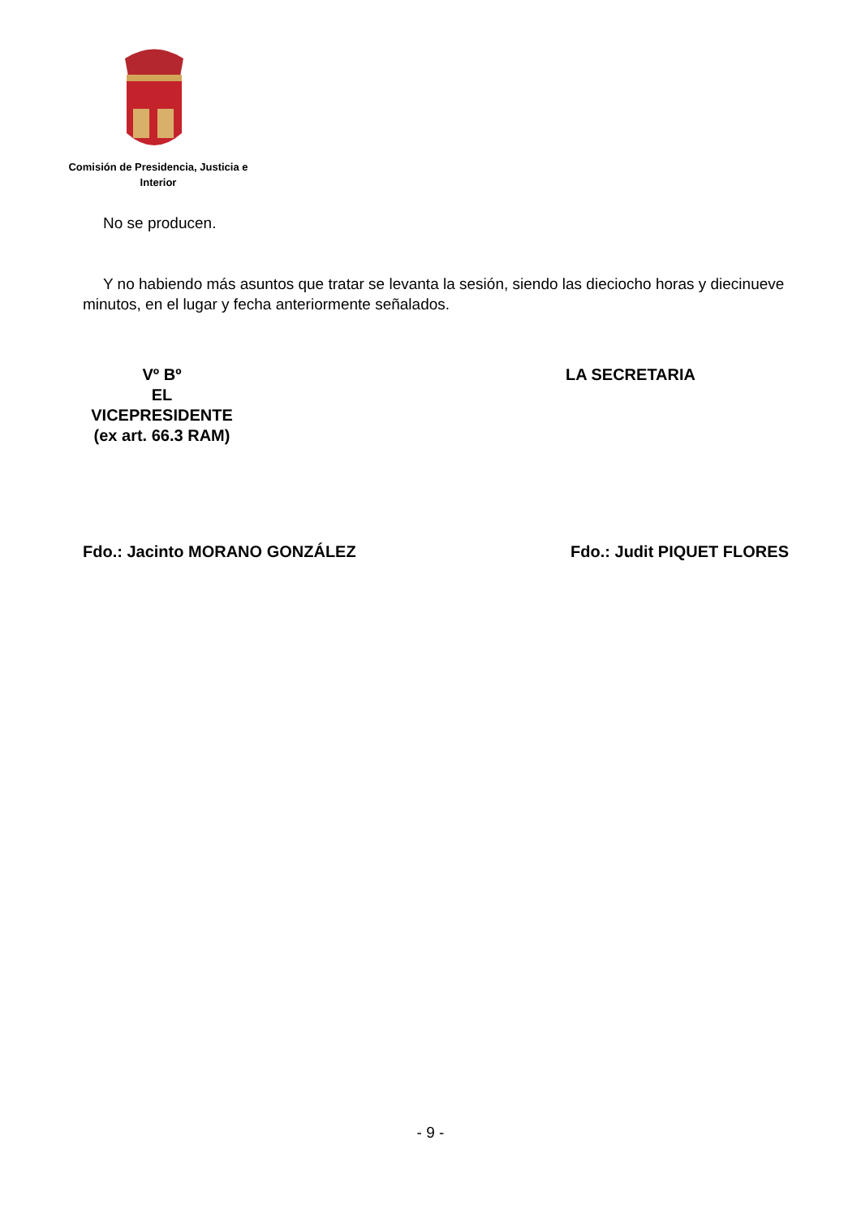Comisión de Presidencia, Justicia e Interior
No se producen.
Y no habiendo más asuntos que tratar se levanta la sesión, siendo las dieciocho horas y diecinueve minutos, en el lugar y fecha anteriormente señalados.
Vº Bº
EL
VICEPRESIDENTE
(ex art. 66.3 RAM)
LA SECRETARIA
Fdo.: Jacinto MORANO GONZÁLEZ Fdo.: Judit PIQUET FLORES
- 9 -